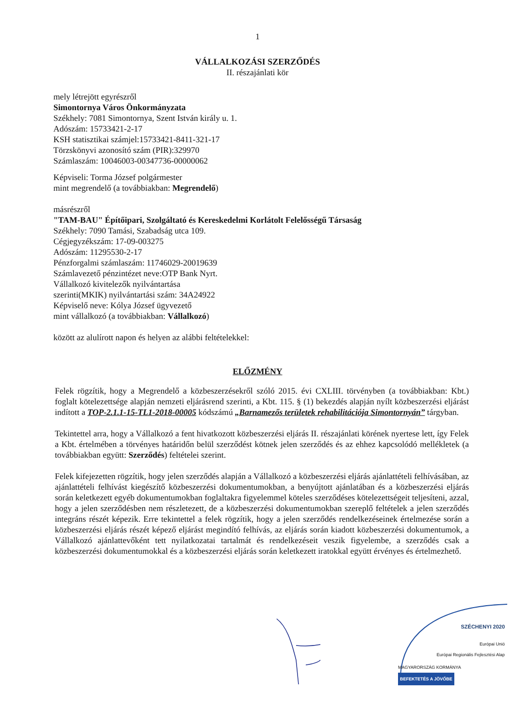1
VÁLLALKOZÁSI SZERZŐDÉS
II. részajánlati kör
mely létrejött egyrészről
Simontornya Város Önkormányzata
Székhely: 7081 Simontornya, Szent István király u. 1.
Adószám: 15733421-2-17
KSH statisztikai számjel:15733421-8411-321-17
Törzskönyvi azonosító szám (PIR):329970
Számlaszám: 10046003-00347736-00000062
Képviseli: Torma József polgármester
mint megrendelő (a továbbiakban: Megrendelő)
másrészről
"TAM-BAU" Építőipari, Szolgáltató és Kereskedelmi Korlátolt Felelősségű Társaság
Székhely: 7090 Tamási, Szabadság utca 109.
Cégjegyzékszám: 17-09-003275
Adószám: 11295530-2-17
Pénzforgalmi számlaszám: 11746029-20019639
Számlavezető pénzintézet neve:OTP Bank Nyrt.
Vállalkozó kivitelezők nyilvántartása
szerinti(MKIK) nyilvántartási szám: 34A24922
Képviselő neve: Kólya József ügyvezető
mint vállalkozó (a továbbiakban: Vállalkozó)
között az alulírott napon és helyen az alábbi feltételekkel:
ELŐZMÉNY
Felek rögzítik, hogy a Megrendelő a közbeszerzésekről szóló 2015. évi CXLIII. törvényben (a továbbiakban: Kbt.) foglalt kötelezettsége alapján nemzeti eljárásrend szerinti, a Kbt. 115. § (1) bekezdés alapján nyílt közbeszerzési eljárást indított a TOP-2.1.1-15-TL1-2018-00005 kódszámú „Barnamezős területek rehabilitációja Simontornyán” tárgyban.
Tekintettel arra, hogy a Vállalkozó a fent hivatkozott közbeszerzési eljárás II. részajánlati körének nyertese lett, így Felek a Kbt. értelmében a törvényes határidőn belül szerződést kötnek jelen szerződés és az ehhez kapcsolódó mellékletek (a továbbiakban együtt: Szerződés) feltételei szerint.
Felek kifejezetten rögzítik, hogy jelen szerződés alapján a Vállalkozó a közbeszerzési eljárás ajánlattételi felhívásában, az ajánlattételi felhívást kiegészítő közbeszerzési dokumentumokban, a benyújtott ajánlatában és a közbeszerzési eljárás során keletkezett egyéb dokumentumokban foglaltakra figyelemmel köteles szerződéses kötelezettségeit teljesíteni, azzal, hogy a jelen szerződésben nem részletezett, de a közbeszerzési dokumentumokban szereplő feltételek a jelen szerződés integráns részét képezik. Erre tekintettel a felek rögzítik, hogy a jelen szerződés rendelkezéseinek értelmezése során a közbeszerzési eljárás részét képező eljárást megindító felhívás, az eljárás során kiadott közbeszerzési dokumentumok, a Vállalkozó ajánlattevőként tett nyilatkozatai tartalmát és rendelkezéseit veszik figyelembe, a szerződés csak a közbeszerzési dokumentumokkal és a közbeszerzési eljárás során keletkezett iratokkal együtt érvényes és értelmezhető.
SZÉCHENYI 2020
Európai Unió
Európai Regionális Fejlesztési Alap
MAGYARORSZÁG KORMÁNYA BEFEKTETÉS A JÖVŐBE